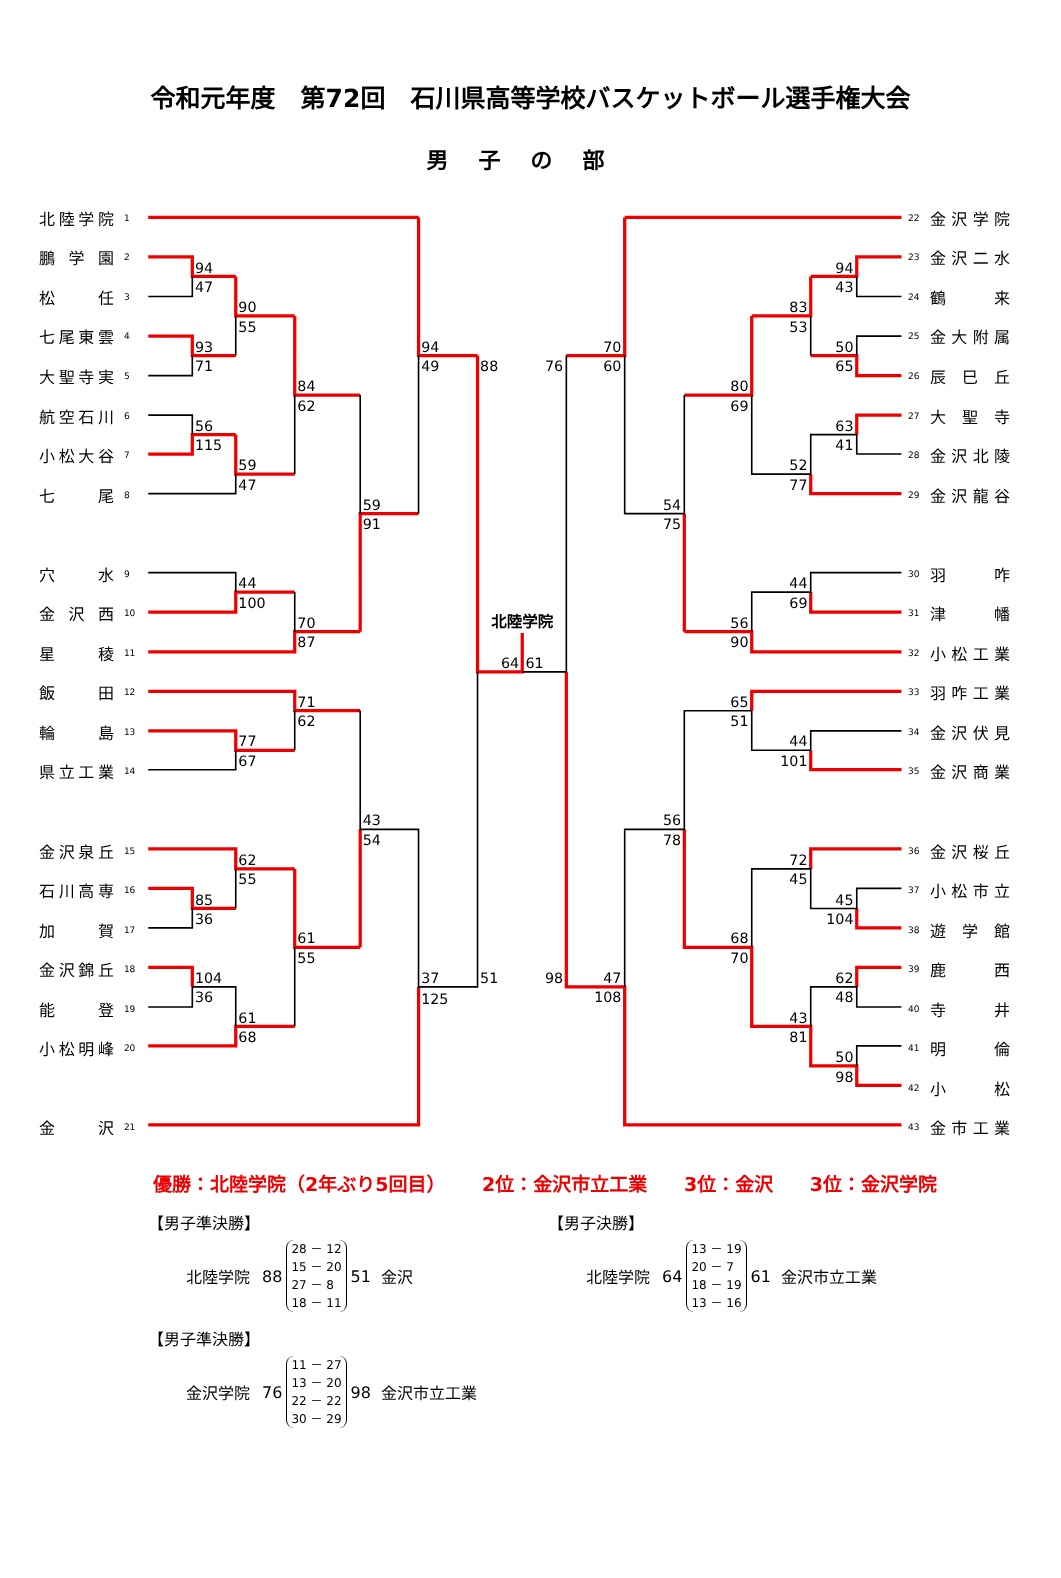令和元年度　第72回　石川県高等学校バスケットボール選手権大会
男子の部
北陸学院 1
鵬学園 2
松任 3
七尾東雲 4
大聖寺実 5
航空石川 6
小松大谷 7
七尾 8
穴水 9
金沢西 10
星稜 11
飯田 12
輪島 13
県立工業 14
金沢泉丘 15
石川高専 16
加賀 17
金沢錦丘 18
能登 19
小松明峰 20
金沢 21
94
47
93
71
56
115
90
55
59
47
84
62
44
100
70
87
59
91
94
49
77
67
71
62
85
36
62
55
104
36
61
68
61
55
43
54
37
125
88
51
76
98
北陸学院
64
61
94
43
50
65
83
53
63
41
52
77
80
69
44
69
56
90
54
75
70
60
44
101
65
51
45
104
72
45
62
48
50
98
43
81
68
70
56
78
47
108
22 金沢学院
23 金沢二水
24 鶴来
25 金大附属
26 辰巳丘
27 大聖寺
28 金沢北陵
29 金沢龍谷
30 羽咋
31 津幡
32 小松工業
33 羽咋工業
34 金沢伏見
35 金沢商業
36 金沢桜丘
37 小松市立
38 遊学館
39 鹿西
40 寺井
41 明倫
42 小松
43 金市工業
優勝：北陸学院（2年ぶり5回目） 2位：金沢市立工業 3位：金沢 3位：金沢学院
【男子準決勝】
北陸学院 88
28 － 12
15 － 20
27 － 8
18 － 11
51 金沢
【男子準決勝】
金沢学院 76
11 － 27
13 － 20
22 － 22
30 － 29
98 金沢市立工業
【男子決勝】
北陸学院 64
13 － 19
20 － 7
18 － 19
13 － 16
61 金沢市立工業